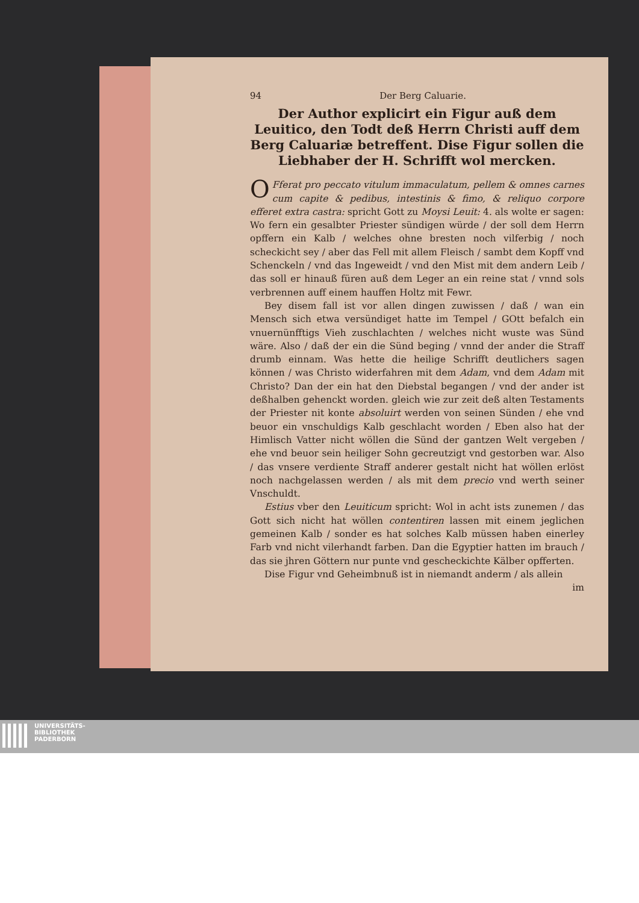94 Der Berg Caluarie.
Der Author explicirt ein Figur auß dem Leuitico, den Todt deß Herrn Christi auff dem Berg Caluariæ betreffent. Dise Figur sollen die Liebhaber der H. Schrifft wol mercken.
OFferat pro peccato vitulum immaculatum, pellem & omnes carnes cum capite & pedibus, intestinis & fimo, & reliquo corpore efferet extra castra: spricht Gott zu Moysi Leuit: 4. als wolte er sagen: Wo fern ein gesalbter Priester sündigen würde / der soll dem Herrn opffern ein Kalb / welches ohne bresten noch vilferbig / noch scheckicht sey / aber das Fell mit allem Fleisch / sambt dem Kopff vnd Schenckeln / vnd das Ingeweidt / vnd den Mist mit dem andern Leib / das soll er hinauß füren auß dem Leger an ein reine stat / vnnd sols verbrennen auff einem hauffen Holtz mit Fewr.
Bey disem fall ist vor allen dingen zuwissen / daß / wan ein Mensch sich etwa versündiget hatte im Tempel / GOtt befalch ein vnuernünfftigs Vieh zuschlachten / welches nicht wuste was Sünd wäre. Also / daß der ein die Sünd beging / vnnd der ander die Straff drumb einnam. Was hette die heilige Schrifft deutlichers sagen können / was Christo widerfahren mit dem Adam, vnd dem Adam mit Christo? Dan der ein hat den Diebstal begangen / vnd der ander ist deßhalben gehenckt worden. gleich wie zur zeit deß alten Testaments der Priester nit konte absoluirt werden von seinen Sünden / ehe vnd beuor ein vnschuldigs Kalb geschlacht worden / Eben also hat der Himlisch Vatter nicht wöllen die Sünd der gantzen Welt vergeben / ehe vnd beuor sein heiliger Sohn gecreutzigt vnd gestorben war. Also / das vnsere verdiente Straff anderer gestalt nicht hat wöllen erlöst noch nachgelassen werden / als mit dem precio vnd werth seiner Vnschuldt.
Estius vber den Leuiticum spricht: Wol in acht ists zunemen / das Gott sich nicht hat wöllen contentiren lassen mit einem jeglichen gemeinen Kalb / sonder es hat solches Kalb müssen haben einerley Farb vnd nicht vilerhandt farben. Dan die Egyptier hatten im brauch / das sie jhren Göttern nur punte vnd gescheckichte Kälber opfferten.
Dise Figur vnd Geheimbnuß ist in niemandt anderm / als allein
im
UNIVERSITÄTS-
BIBLIOTHEK
PADERBORN